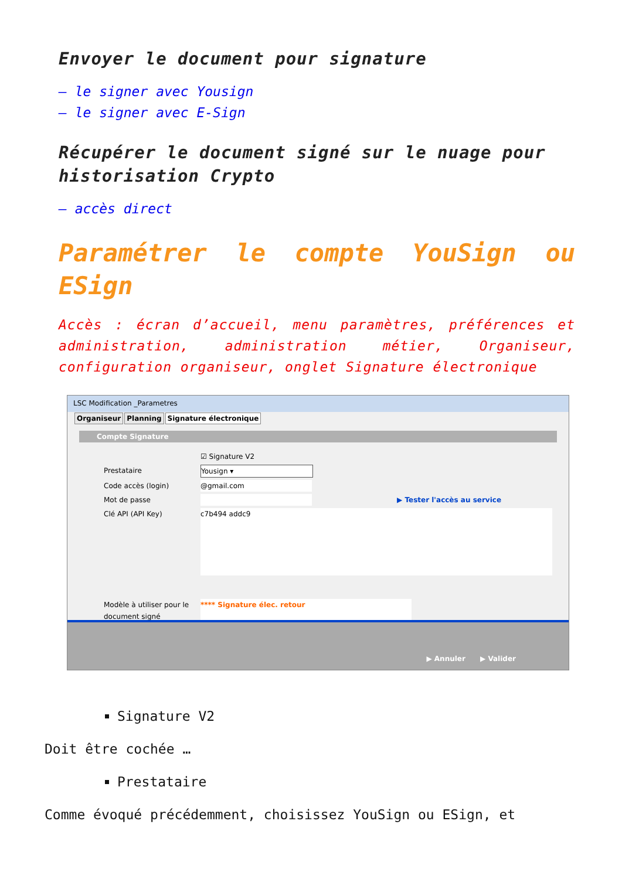Envoyer le document pour signature
– le signer avec Yousign
– le signer avec E-Sign
Récupérer le document signé sur le nuage pour historisation Crypto
– accès direct
Paramétrer le compte YouSign ou ESign
Accès : écran d’accueil, menu paramètres, préférences et administration, administration métier, Organiseur, configuration organiseur, onglet Signature électronique
LSC Modification _Parametres
Organiseur Planning Signature électronique
Compte Signature
☑ Signature V2
Prestataire Yousign ▾
Code accès (login) @gmail.com
Mot de passe ▶ Tester l'accès au service
Clé API (API Key) c7b494 addc9
Modèle à utiliser pour le document signé **** Signature élec. retour
▶ Annuler ▶ Valider
Signature V2
Doit être cochée …
Prestataire
Comme évoqué précédemment, choisissez YouSign ou ESign, et